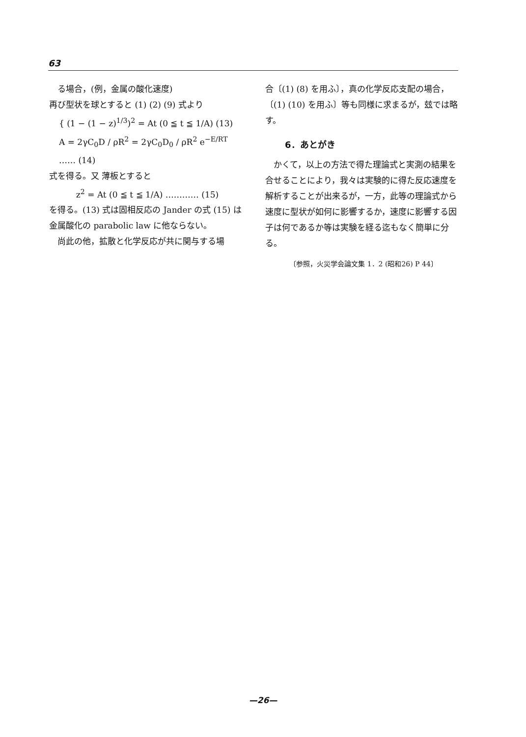63
　る場合，(例，金属の酸化速度)
再び型状を球とすると (1) (2) (9) 式より
{ (1 − (1 − z)<sup>1/3</sup>)<sup>2</sup> = At (0 ≦ t ≦ 1/A) (13)
A = 2γC<sub>0</sub>D / ρR<sup>2</sup> = 2γC<sub>0</sub>D<sub>0</sub> / ρR<sup>2</sup> e<sup>−E/RT</sup> …… (14)
式を得る。又 薄板とすると
z<sup>2</sup> = At (0 ≦ t ≦ 1/A) ………… (15)
を得る。(13) 式は固相反応の Jander の式 (15) は金属酸化の parabolic law に他ならない。
　尚此の他，拡散と化学反応が共に関与する場
合〔(1) (8) を用ふ〕，真の化学反応支配の場合，〔(1) (10) を用ふ〕等も同様に求まるが，玆では略す。
6．あとがき
　かくて，以上の方法で得た理論式と実測の結果を合せることにより，我々は実験的に得た反応速度を解析することが出来るが，一方，此等の理論式から速度に型状が如何に影響するか，速度に影響する因子は何であるか等は実験を経る迄もなく簡単に分る。
〔参照，火災学会論文集 1．2 (昭和26) P 44〕
—26—